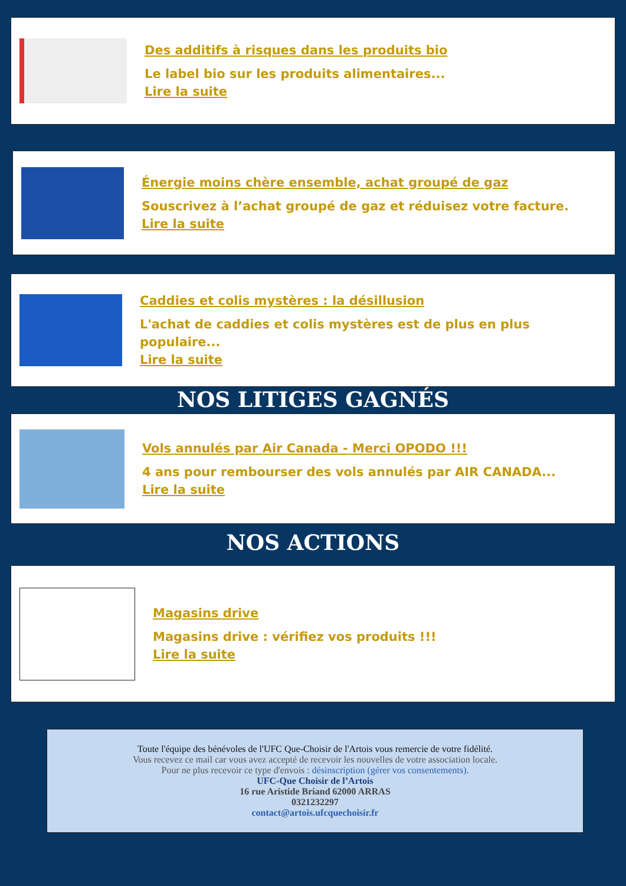Des additifs à risques dans les produits bio
Le label bio sur les produits alimentaires...
Lire la suite
Énergie moins chère ensemble, achat groupé de gaz
Souscrivez à l’achat groupé de gaz et réduisez votre facture.
Lire la suite
Caddies et colis mystères : la désillusion
L'achat de caddies et colis mystères est de plus en plus populaire...
Lire la suite
NOS LITIGES GAGNÉS
Vols annulés par Air Canada - Merci OPODO !!!
4 ans pour rembourser des vols annulés par AIR CANADA...
Lire la suite
NOS ACTIONS
Magasins drive
Magasins drive : vérifiez vos produits !!!
Lire la suite
Toute l'équipe des bénévoles de l'UFC Que-Choisir de l'Artois vous remercie de votre fidélité.
Vous recevez ce mail car vous avez accepté de recevoir les nouvelles de votre association locale.
Pour ne plus recevoir ce type d'envois : désinscription (gérer vos consentements).
UFC-Que Choisir de l’Artois
16 rue Aristide Briand 62000 ARRAS
0321232297
contact@artois.ufcquechoisir.fr